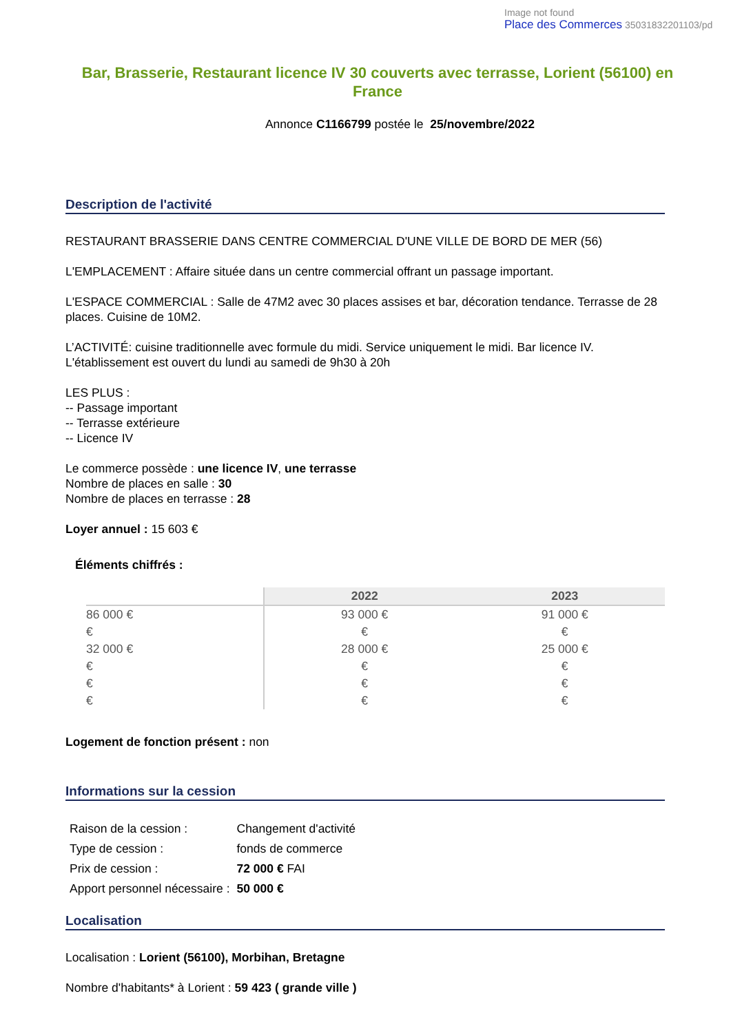Image not found
Place des Commerces 35031832201103/pd
Bar, Brasserie, Restaurant licence IV 30 couverts avec terrasse, Lorient (56100) en France
Annonce C1166799 postée le 25/novembre/2022
Description de l'activité
RESTAURANT BRASSERIE DANS CENTRE COMMERCIAL D'UNE VILLE DE BORD DE MER (56)
L'EMPLACEMENT : Affaire située dans un centre commercial offrant un passage important.
L'ESPACE COMMERCIAL : Salle de 47M2 avec 30 places assises et bar, décoration tendance. Terrasse de 28 places. Cuisine de 10M2.
L’ACTIVITÉ: cuisine traditionnelle avec formule du midi. Service uniquement le midi. Bar licence IV.
L'établissement est ouvert du lundi au samedi de 9h30 à 20h
LES PLUS :
-- Passage important
-- Terrasse extérieure
-- Licence IV
Le commerce possède : une licence IV, une terrasse
Nombre de places en salle : 30
Nombre de places en terrasse : 28
Loyer annuel : 15 603 €
Éléments chiffrés :
| | 2022 | 2023 |
| --- | --- | --- |
| 86 000 € | 93 000 € | 91 000 € |
| € | € | € |
| 32 000 € | 28 000 € | 25 000 € |
| € | € | € |
| € | € | € |
| € | € | € |
Logement de fonction présent : non
Informations sur la cession
| Raison de la cession : | Changement d'activité |
| Type de cession : | fonds de commerce |
| Prix de cession : | 72 000 € FAI |
| Apport personnel nécessaire : | 50 000 € |
Localisation
Localisation : Lorient (56100), Morbihan, Bretagne
Nombre d'habitants* à Lorient : 59 423 ( grande ville )